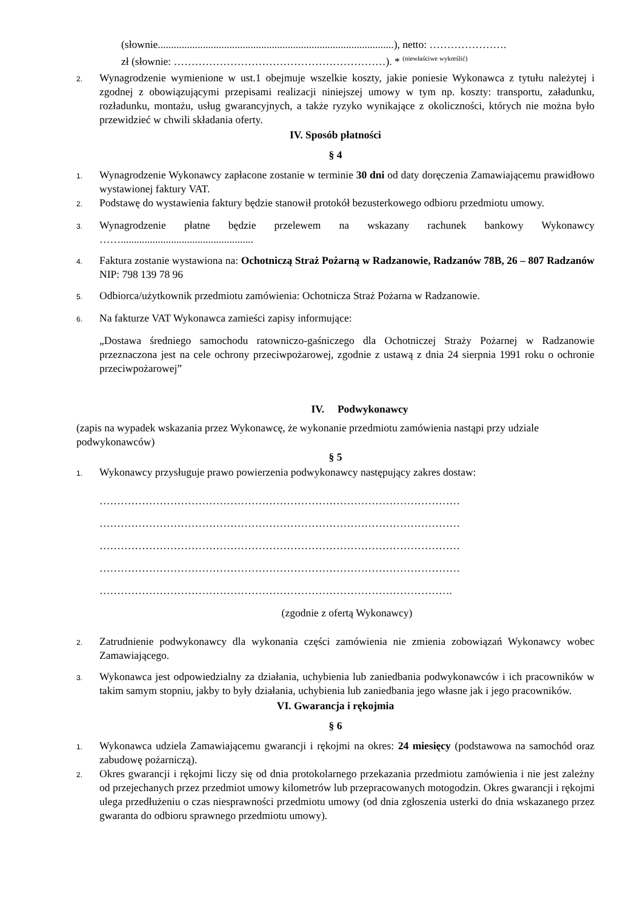(słownie.........................................................................................), netto: ………………….
zł (słownie: ……………………………………………………). * <sup>(niewłaściwe wykreślić)</sup>
2. Wynagrodzenie wymienione w ust.1 obejmuje wszelkie koszty, jakie poniesie Wykonawca z tytułu należytej i zgodnej z obowiązującymi przepisami realizacji niniejszej umowy w tym np. koszty: transportu, załadunku, rozładunku, montażu, usług gwarancyjnych, a także ryzyko wynikające z okoliczności, których nie można było przewidzieć w chwili składania oferty.
IV. Sposób płatności
§ 4
1. Wynagrodzenie Wykonawcy zapłacone zostanie w terminie 30 dni od daty doręczenia Zamawiającemu prawidłowo wystawionej faktury VAT.
2. Podstawę do wystawienia faktury będzie stanowił protokół bezusterkowego odbioru przedmiotu umowy.
3. Wynagrodzenie płatne będzie przelewem na wskazany rachunek bankowy Wykonawcy ……..................................................
4. Faktura zostanie wystawiona na: Ochotniczą Straż Pożarną w Radzanowie, Radzanów 78B, 26 – 807 Radzanów NIP: 798 139 78 96
5. Odbiorca/użytkownik przedmiotu zamówienia: Ochotnicza Straż Pożarna w Radzanowie.
6. Na fakturze VAT Wykonawca zamieści zapisy informujące:
„Dostawa średniego samochodu ratowniczo-gaśniczego dla Ochotniczej Straży Pożarnej w Radzanowie przeznaczona jest na cele ochrony przeciwpożarowej, zgodnie z ustawą z dnia 24 sierpnia 1991 roku o ochronie przeciwpożarowej”
IV. Podwykonawcy
(zapis na wypadek wskazania przez Wykonawcę, że wykonanie przedmiotu zamówienia nastąpi przy udziale podwykonawców)
§ 5
1. Wykonawcy przysługuje prawo powierzenia podwykonawcy następujący zakres dostaw:
…………………………………………………………………………………………
…………………………………………………………………………………………
…………………………………………………………………………………………
…………………………………………………………………………………………
……………………………………………………………………………………….
(zgodnie z ofertą Wykonawcy)
2. Zatrudnienie podwykonawcy dla wykonania części zamówienia nie zmienia zobowiązań Wykonawcy wobec Zamawiającego.
3. Wykonawca jest odpowiedzialny za działania, uchybienia lub zaniedbania podwykonawców i ich pracowników w takim samym stopniu, jakby to były działania, uchybienia lub zaniedbania jego własne jak i jego pracowników.
VI. Gwarancja i rękojmia
§ 6
1. Wykonawca udziela Zamawiającemu gwarancji i rękojmi na okres: 24 miesięcy (podstawowa na samochód oraz zabudowę pożarniczą).
2. Okres gwarancji i rękojmi liczy się od dnia protokolarnego przekazania przedmiotu zamówienia i nie jest zależny od przejechanych przez przedmiot umowy kilometrów lub przepracowanych motogodzin. Okres gwarancji i rękojmi ulega przedłużeniu o czas niesprawności przedmiotu umowy (od dnia zgłoszenia usterki do dnia wskazanego przez gwaranta do odbioru sprawnego przedmiotu umowy).